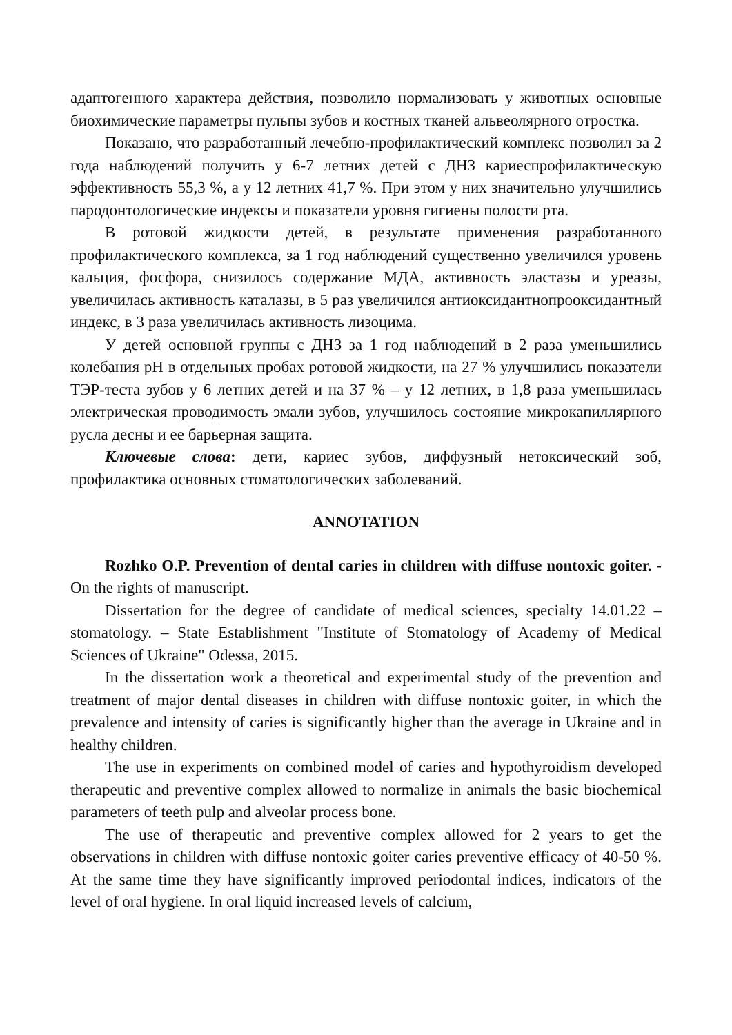адаптогенного характера действия, позволило нормализовать у животных основные биохимические параметры пульпы зубов и костных тканей альвеолярного отростка.
Показано, что разработанный лечебно-профилактический комплекс позволил за 2 года наблюдений получить у 6-7 летних детей с ДНЗ кариеспрофилактическую эффективность 55,3 %, а у 12 летних 41,7 %. При этом у них значительно улучшились пародонтологические индексы и показатели уровня гигиены полости рта.
В ротовой жидкости детей, в результате применения разработанного профилактического комплекса, за 1 год наблюдений существенно увеличился уровень кальция, фосфора, снизилось содержание МДА, активность эластазы и уреазы, увеличилась активность каталазы, в 5 раз увеличился антиоксидантнопрооксидантный индекс, в 3 раза увеличилась активность лизоцима.
У детей основной группы с ДНЗ за 1 год наблюдений в 2 раза уменьшились колебания рН в отдельных пробах ротовой жидкости, на 27 % улучшились показатели ТЭР-теста зубов у 6 летних детей и на 37 % – у 12 летних, в 1,8 раза уменьшилась электрическая проводимость эмали зубов, улучшилось состояние микрокапиллярного русла десны и ее барьерная защита.
Ключевые слова: дети, кариес зубов, диффузный нетоксический зоб, профилактика основных стоматологических заболеваний.
ANNOTATION
Rozhko O.P. Prevention of dental caries in children with diffuse nontoxic goiter. - On the rights of manuscript.
Dissertation for the degree of candidate of medical sciences, specialty 14.01.22 – stomatology. – State Establishment "Institute of Stomatology of Academy of Medical Sciences of Ukraine" Odessa, 2015.
In the dissertation work a theoretical and experimental study of the prevention and treatment of major dental diseases in children with diffuse nontoxic goiter, in which the prevalence and intensity of caries is significantly higher than the average in Ukraine and in healthy children.
The use in experiments on combined model of caries and hypothyroidism developed therapeutic and preventive complex allowed to normalize in animals the basic biochemical parameters of teeth pulp and alveolar process bone.
The use of therapeutic and preventive complex allowed for 2 years to get the observations in children with diffuse nontoxic goiter caries preventive efficacy of 40-50 %. At the same time they have significantly improved periodontal indices, indicators of the level of oral hygiene. In oral liquid increased levels of calcium,